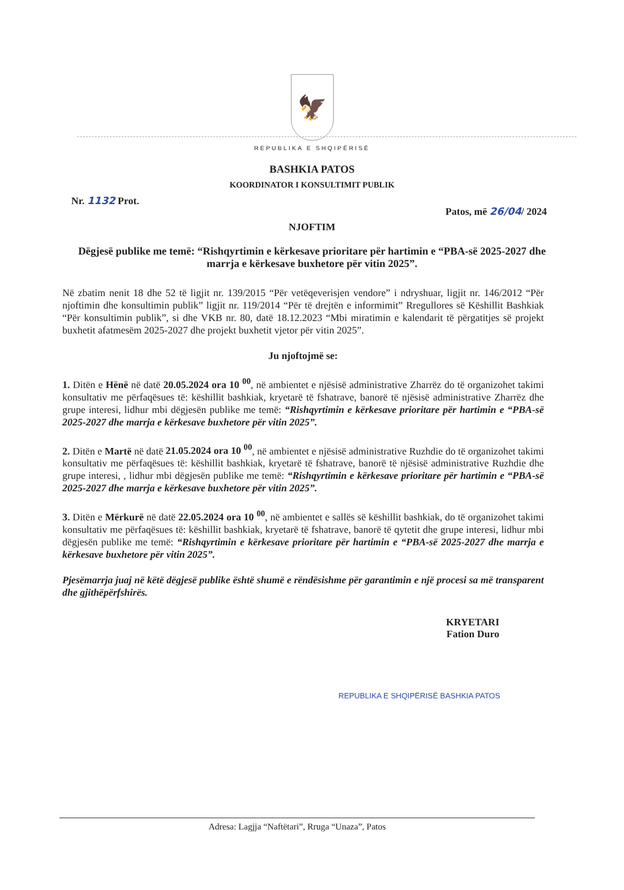🦅
REPUBLIKA E SHQIPËRISË
BASHKIA PATOS
KOORDINATOR I KONSULTIMIT PUBLIK
Nr. 1132 Prot. Patos, më 26/04/ 2024
NJOFTIM
Dëgjesë publike me temë: “Rishqyrtimin e kërkesave prioritare për hartimin e “PBA-së 2025-2027 dhe marrja e kërkesave buxhetore për vitin 2025”.
Në zbatim nenit 18 dhe 52 të ligjit nr. 139/2015 “Për vetëqeverisjen vendore” i ndryshuar, ligjit nr. 146/2012 “Për njoftimin dhe konsultimin publik” ligjit nr. 119/2014 “Për të drejtën e informimit” Rregullores së Këshillit Bashkiak “Për konsultimin publik”, si dhe VKB nr. 80, datë 18.12.2023 “Mbi miratimin e kalendarit të përgatitjes së projekt buxhetit afatmesëm 2025-2027 dhe projekt buxhetit vjetor për vitin 2025”.
Ju njoftojmë se:
1. Ditën e Hënë në datë 20.05.2024 ora 10 <sup>00</sup>, në ambientet e njësisë administrative Zharrëz do të organizohet takimi konsultativ me përfaqësues të: këshillit bashkiak, kryetarë të fshatrave, banorë të njësisë administrative Zharrëz dhe grupe interesi, lidhur mbi dëgjesën publike me temë: “Rishqyrtimin e kërkesave prioritare për hartimin e “PBA-së 2025-2027 dhe marrja e kërkesave buxhetore për vitin 2025”.
2. Ditën e Martë në datë 21.05.2024 ora 10 <sup>00</sup>, në ambientet e njësisë administrative Ruzhdie do të organizohet takimi konsultativ me përfaqësues të: këshillit bashkiak, kryetarë të fshatrave, banorë të njësisë administrative Ruzhdie dhe grupe interesi, , lidhur mbi dëgjesën publike me temë: “Rishqyrtimin e kërkesave prioritare për hartimin e “PBA-së 2025-2027 dhe marrja e kërkesave buxhetore për vitin 2025”.
3. Ditën e Mërkurë në datë 22.05.2024 ora 10 <sup>00</sup>, në ambientet e sallës së këshillit bashkiak, do të organizohet takimi konsultativ me përfaqësues të: këshillit bashkiak, kryetarë të fshatrave, banorë të qytetit dhe grupe interesi, lidhur mbi dëgjesën publike me temë: “Rishqyrtimin e kërkesave prioritare për hartimin e “PBA-së 2025-2027 dhe marrja e kërkesave buxhetore për vitin 2025”.
Pjesëmarrja juaj në këtë dëgjesë publike është shumë e rëndësishme për garantimin e një procesi sa më transparent dhe gjithëpërfshirës.
KRYETARI
Fation Duro
REPUBLIKA E SHQIPËRISË BASHKIA PATOS
Adresa: Lagjja “Naftëtari”, Rruga “Unaza”, Patos